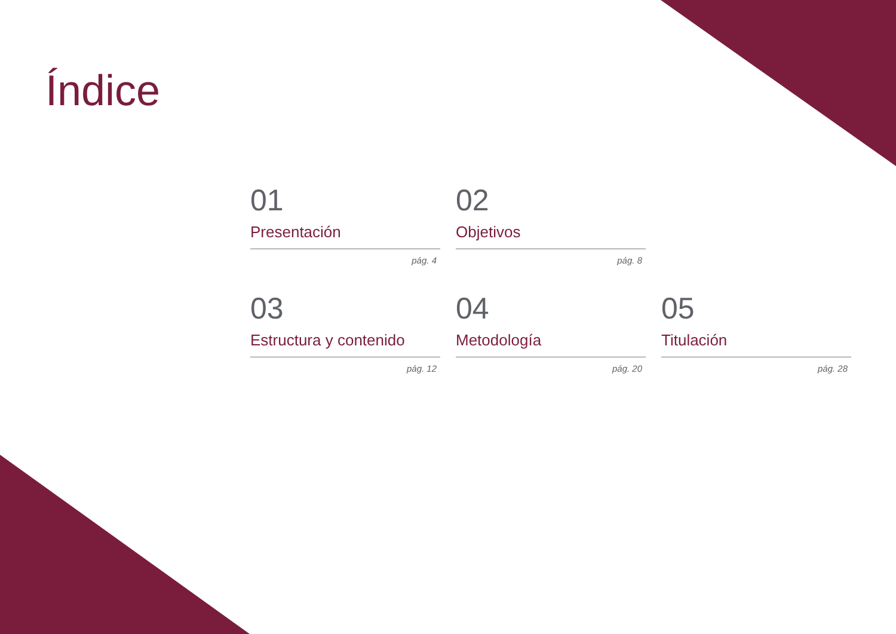Índice
01
Presentación
pág. 4
02
Objetivos
pág. 8
03
Estructura y contenido
pág. 12
04
Metodología
pág. 20
05
Titulación
pág. 28